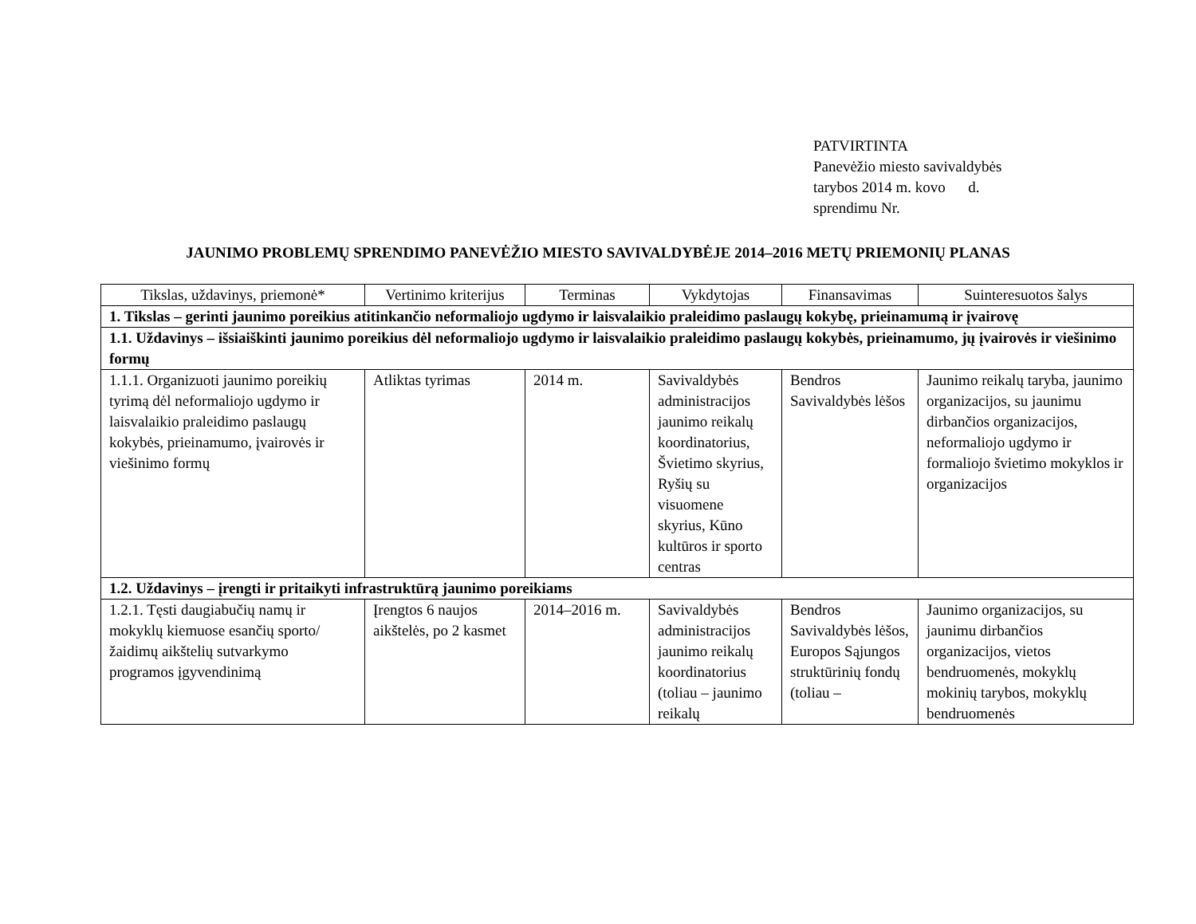PATVIRTINTA
Panevėžio miesto savivaldybės
tarybos 2014 m. kovo d.
sprendimu Nr.
JAUNIMO PROBLEMŲ SPRENDIMO PANEVĖŽIO MIESTO SAVIVALDYBĖJE 2014–2016 METŲ PRIEMONIŲ PLANAS
| Tikslas, uždavinys, priemonė* | Vertinimo kriterijus | Terminas | Vykdytojas | Finansavimas | Suinteresuotos šalys |
| --- | --- | --- | --- | --- | --- |
| 1. Tikslas – gerinti jaunimo poreikius atitinkančio neformaliojo ugdymo ir laisvalaikio praleidimo paslaugų kokybę, prieinamumą ir įvairovę | | | | | |
| 1.1. Uždavinys – išsiaiškinti jaunimo poreikius dėl neformaliojo ugdymo ir laisvalaikio praleidimo paslaugų kokybės, prieinamumo, jų įvairovės ir viešinimo formų | | | | | |
| 1.1.1. Organizuoti jaunimo poreikių tyrimą dėl neformaliojo ugdymo ir laisvalaikio praleidimo paslaugų kokybės, prieinamumo, įvairovės ir viešinimo formų | Atliktas tyrimas | 2014 m. | Savivaldybės administracijos jaunimo reikalų koordinatorius, Švietimo skyrius, Ryšių su visuomene skyrius, Kūno kultūros ir sporto centras | Bendros Savivaldybės lėšos | Jaunimo reikalų taryba, jaunimo organizacijos, su jaunimu dirbančios organizacijos, neformaliojo ugdymo ir formaliojo švietimo mokyklos ir organizacijos |
| 1.2. Uždavinys – įrengti ir pritaikyti infrastruktūrą jaunimo poreikiams | | | | | |
| 1.2.1. Tęsti daugiabučių namų ir mokyklų kiemuose esančių sporto/žaidimų aikštelių sutvarkymo programos įgyvendinimą | Įrengtos 6 naujos aikštelės, po 2 kasmet | 2014–2016 m. | Savivaldybės administracijos jaunimo reikalų koordinatorius (toliau – jaunimo reikalų | Bendros Savivaldybės lėšos, Europos Sąjungos struktūrinių fondų (toliau – | Jaunimo organizacijos, su jaunimu dirbančios organizacijos, vietos bendruomenės, mokyklų mokinių tarybos, mokyklų bendruomenės |